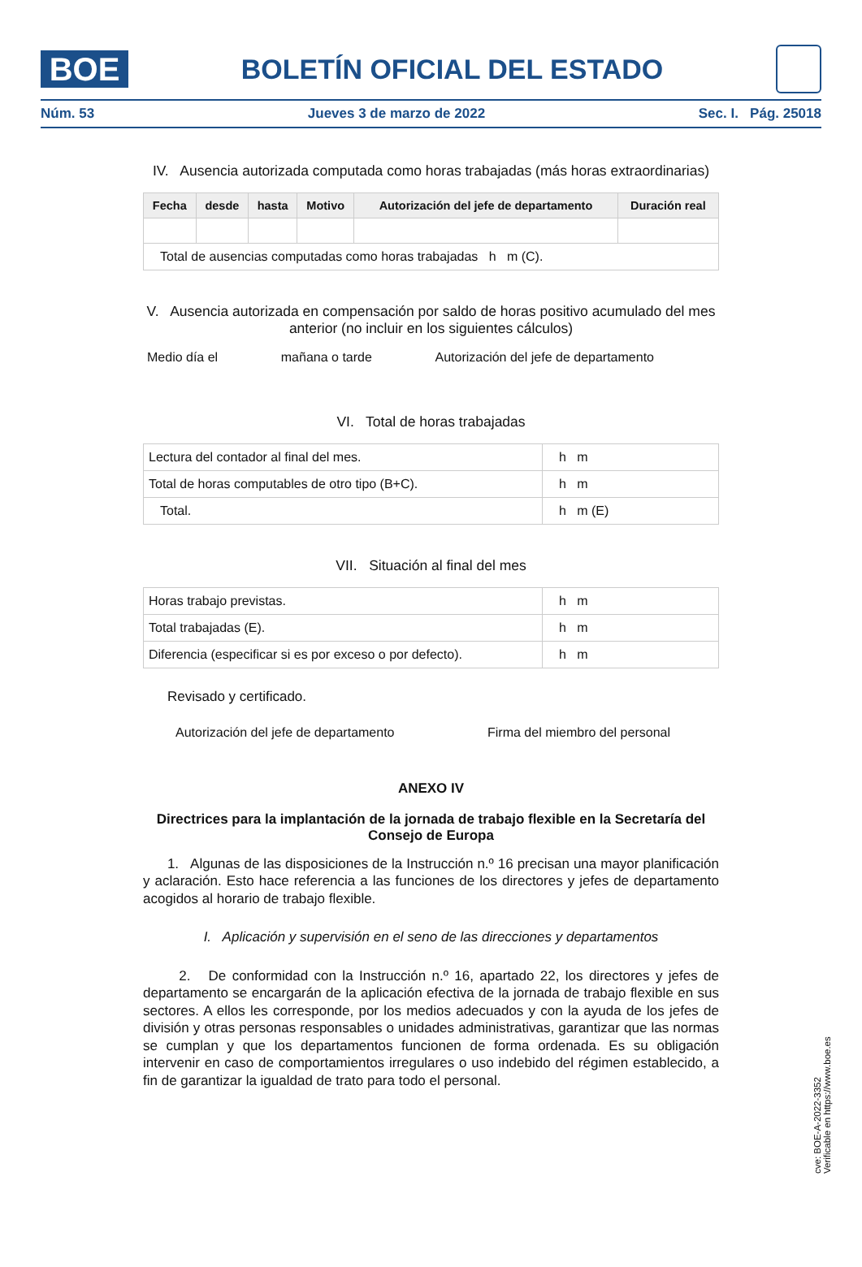BOE
BOLETÍN OFICIAL DEL ESTADO
Núm. 53 Jueves 3 de marzo de 2022 Sec. I. Pág. 25018
IV. Ausencia autorizada computada como horas trabajadas (más horas extraordinarias)
| Fecha | desde | hasta | Motivo | Autorización del jefe de departamento | Duración real |
| --- | --- | --- | --- | --- | --- |
| Total de ausencias computadas como horas trabajadas h m (C). | | | | | |
V. Ausencia autorizada en compensación por saldo de horas positivo acumulado del mes anterior (no incluir en los siguientes cálculos)
Medio día el mañana o tarde Autorización del jefe de departamento
VI. Total de horas trabajadas
| Lectura del contador al final del mes. | h m |
| Total de horas computables de otro tipo (B+C). | h m |
| Total. | h m (E) |
VII. Situación al final del mes
| Horas trabajo previstas. | h m |
| Total trabajadas (E). | h m |
| Diferencia (especificar si es por exceso o por defecto). | h m |
Revisado y certificado.
Autorización del jefe de departamento Firma del miembro del personal
ANEXO IV
Directrices para la implantación de la jornada de trabajo flexible en la Secretaría del Consejo de Europa
1. Algunas de las disposiciones de la Instrucción n.º 16 precisan una mayor planificación y aclaración. Esto hace referencia a las funciones de los directores y jefes de departamento acogidos al horario de trabajo flexible.
I. Aplicación y supervisión en el seno de las direcciones y departamentos
2. De conformidad con la Instrucción n.º 16, apartado 22, los directores y jefes de departamento se encargarán de la aplicación efectiva de la jornada de trabajo flexible en sus sectores. A ellos les corresponde, por los medios adecuados y con la ayuda de los jefes de división y otras personas responsables o unidades administrativas, garantizar que las normas se cumplan y que los departamentos funcionen de forma ordenada. Es su obligación intervenir en caso de comportamientos irregulares o uso indebido del régimen establecido, a fin de garantizar la igualdad de trato para todo el personal.
cve: BOE-A-2022-3352
Verificable en https://www.boe.es